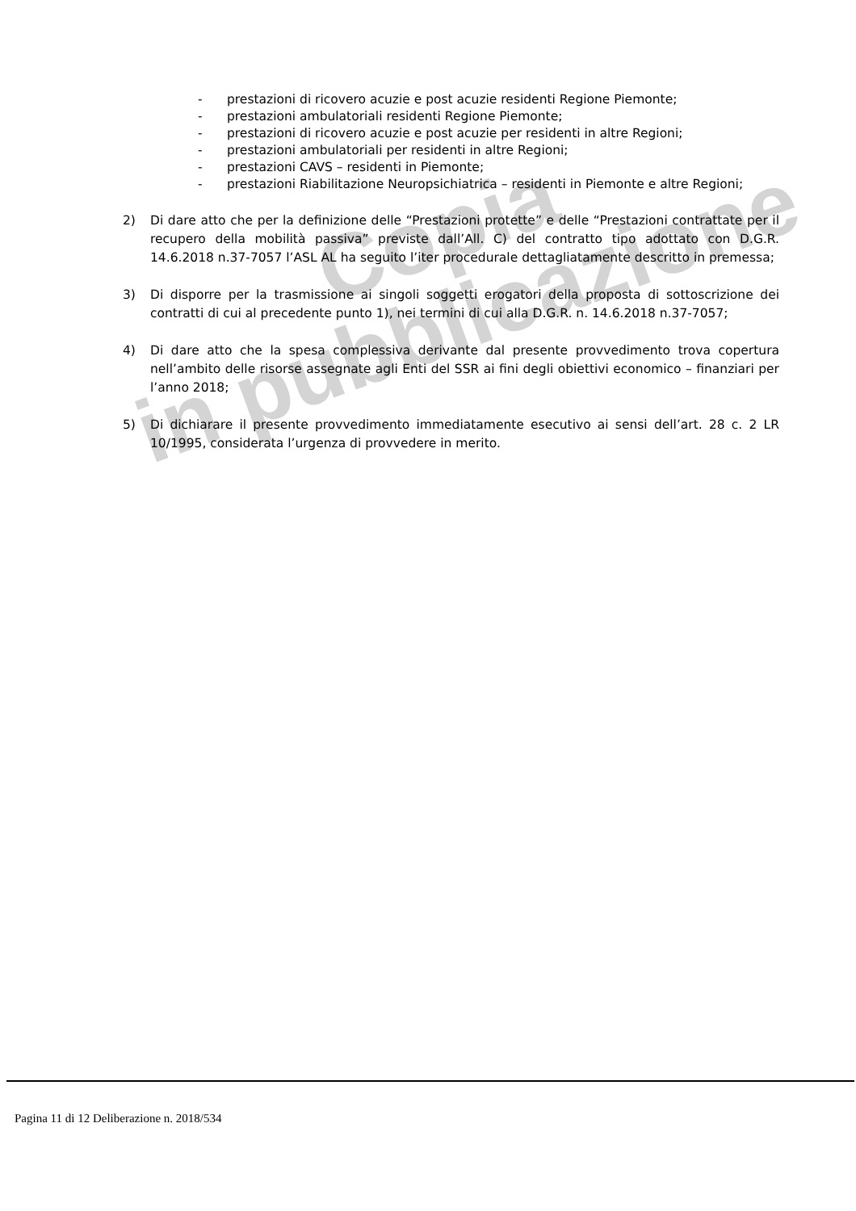Copia
in pubblicazione
- prestazioni di ricovero acuzie e post acuzie residenti Regione Piemonte;
- prestazioni ambulatoriali residenti Regione Piemonte;
- prestazioni di ricovero acuzie e post acuzie per residenti in altre Regioni;
- prestazioni ambulatoriali per residenti in altre Regioni;
- prestazioni CAVS – residenti in Piemonte;
- prestazioni Riabilitazione Neuropsichiatrica – residenti in Piemonte e altre Regioni;
2) Di dare atto che per la definizione delle “Prestazioni protette” e delle “Prestazioni contrattate per il recupero della mobilità passiva” previste dall’All. C) del contratto tipo adottato con D.G.R. 14.6.2018 n.37-7057 l’ASL AL ha seguito l’iter procedurale dettagliatamente descritto in premessa;
3) Di disporre per la trasmissione ai singoli soggetti erogatori della proposta di sottoscrizione dei contratti di cui al precedente punto 1), nei termini di cui alla D.G.R. n. 14.6.2018 n.37-7057;
4) Di dare atto che la spesa complessiva derivante dal presente provvedimento trova copertura nell’ambito delle risorse assegnate agli Enti del SSR ai fini degli obiettivi economico – finanziari per l’anno 2018;
5) Di dichiarare il presente provvedimento immediatamente esecutivo ai sensi dell’art. 28 c. 2 LR 10/1995, considerata l’urgenza di provvedere in merito.
Pagina 11 di 12 Deliberazione n. 2018/534